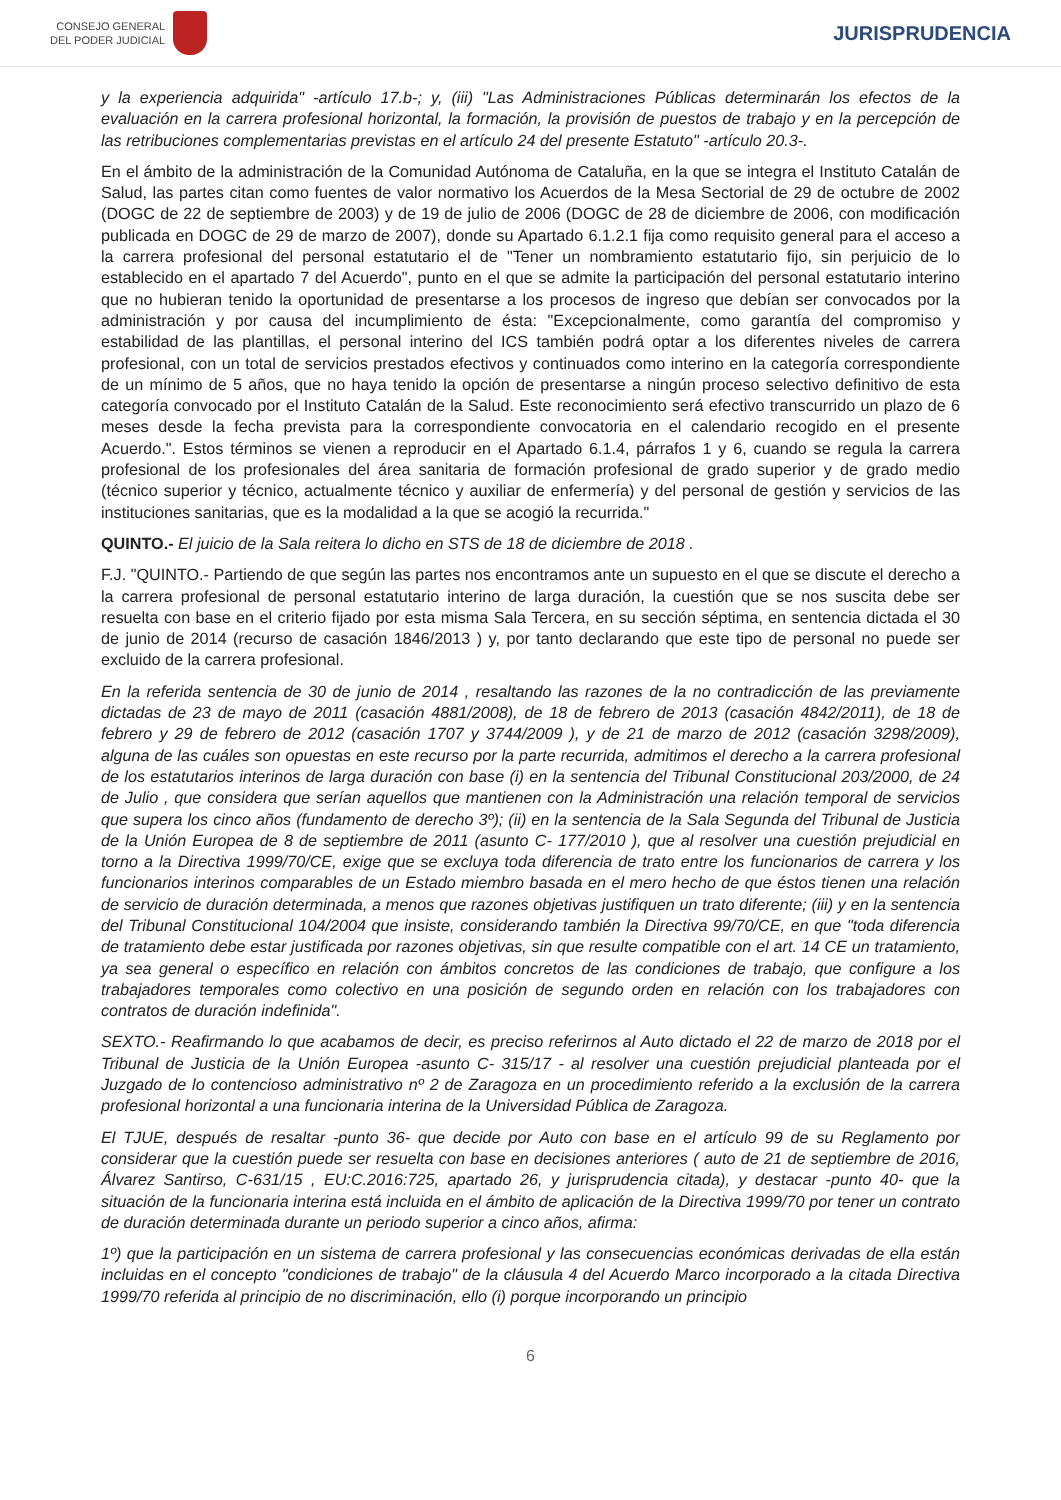CONSEJO GENERAL
DEL PODER JUDICIAL
JURISPRUDENCIA
y la experiencia adquirida" -artículo 17.b-; y, (iii) "Las Administraciones Públicas determinarán los efectos de la evaluación en la carrera profesional horizontal, la formación, la provisión de puestos de trabajo y en la percepción de las retribuciones complementarias previstas en el artículo 24 del presente Estatuto" -artículo 20.3-.
En el ámbito de la administración de la Comunidad Autónoma de Cataluña, en la que se integra el Instituto Catalán de Salud, las partes citan como fuentes de valor normativo los Acuerdos de la Mesa Sectorial de 29 de octubre de 2002 (DOGC de 22 de septiembre de 2003) y de 19 de julio de 2006 (DOGC de 28 de diciembre de 2006, con modificación publicada en DOGC de 29 de marzo de 2007), donde su Apartado 6.1.2.1 fija como requisito general para el acceso a la carrera profesional del personal estatutario el de "Tener un nombramiento estatutario fijo, sin perjuicio de lo establecido en el apartado 7 del Acuerdo", punto en el que se admite la participación del personal estatutario interino que no hubieran tenido la oportunidad de presentarse a los procesos de ingreso que debían ser convocados por la administración y por causa del incumplimiento de ésta: "Excepcionalmente, como garantía del compromiso y estabilidad de las plantillas, el personal interino del ICS también podrá optar a los diferentes niveles de carrera profesional, con un total de servicios prestados efectivos y continuados como interino en la categoría correspondiente de un mínimo de 5 años, que no haya tenido la opción de presentarse a ningún proceso selectivo definitivo de esta categoría convocado por el Instituto Catalán de la Salud. Este reconocimiento será efectivo transcurrido un plazo de 6 meses desde la fecha prevista para la correspondiente convocatoria en el calendario recogido en el presente Acuerdo.". Estos términos se vienen a reproducir en el Apartado 6.1.4, párrafos 1 y 6, cuando se regula la carrera profesional de los profesionales del área sanitaria de formación profesional de grado superior y de grado medio (técnico superior y técnico, actualmente técnico y auxiliar de enfermería) y del personal de gestión y servicios de las instituciones sanitarias, que es la modalidad a la que se acogió la recurrida."
QUINTO.- El juicio de la Sala reitera lo dicho en STS de 18 de diciembre de 2018 .
F.J. "QUINTO.- Partiendo de que según las partes nos encontramos ante un supuesto en el que se discute el derecho a la carrera profesional de personal estatutario interino de larga duración, la cuestión que se nos suscita debe ser resuelta con base en el criterio fijado por esta misma Sala Tercera, en su sección séptima, en sentencia dictada el 30 de junio de 2014 (recurso de casación 1846/2013 ) y, por tanto declarando que este tipo de personal no puede ser excluido de la carrera profesional.
En la referida sentencia de 30 de junio de 2014 , resaltando las razones de la no contradicción de las previamente dictadas de 23 de mayo de 2011 (casación 4881/2008), de 18 de febrero de 2013 (casación 4842/2011), de 18 de febrero y 29 de febrero de 2012 (casación 1707 y 3744/2009 ), y de 21 de marzo de 2012 (casación 3298/2009), alguna de las cuáles son opuestas en este recurso por la parte recurrida, admitimos el derecho a la carrera profesional de los estatutarios interinos de larga duración con base (i) en la sentencia del Tribunal Constitucional 203/2000, de 24 de Julio , que considera que serían aquellos que mantienen con la Administración una relación temporal de servicios que supera los cinco años (fundamento de derecho 3º); (ii) en la sentencia de la Sala Segunda del Tribunal de Justicia de la Unión Europea de 8 de septiembre de 2011 (asunto C- 177/2010 ), que al resolver una cuestión prejudicial en torno a la Directiva 1999/70/CE, exige que se excluya toda diferencia de trato entre los funcionarios de carrera y los funcionarios interinos comparables de un Estado miembro basada en el mero hecho de que éstos tienen una relación de servicio de duración determinada, a menos que razones objetivas justifiquen un trato diferente; (iii) y en la sentencia del Tribunal Constitucional 104/2004 que insiste, considerando también la Directiva 99/70/CE, en que "toda diferencia de tratamiento debe estar justificada por razones objetivas, sin que resulte compatible con el art. 14 CE un tratamiento, ya sea general o específico en relación con ámbitos concretos de las condiciones de trabajo, que configure a los trabajadores temporales como colectivo en una posición de segundo orden en relación con los trabajadores con contratos de duración indefinida".
SEXTO.- Reafirmando lo que acabamos de decir, es preciso referirnos al Auto dictado el 22 de marzo de 2018 por el Tribunal de Justicia de la Unión Europea -asunto C- 315/17 - al resolver una cuestión prejudicial planteada por el Juzgado de lo contencioso administrativo nº 2 de Zaragoza en un procedimiento referido a la exclusión de la carrera profesional horizontal a una funcionaria interina de la Universidad Pública de Zaragoza.
El TJUE, después de resaltar -punto 36- que decide por Auto con base en el artículo 99 de su Reglamento por considerar que la cuestión puede ser resuelta con base en decisiones anteriores ( auto de 21 de septiembre de 2016, Álvarez Santirso, C-631/15 , EU:C.2016:725, apartado 26, y jurisprudencia citada), y destacar -punto 40- que la situación de la funcionaria interina está incluida en el ámbito de aplicación de la Directiva 1999/70 por tener un contrato de duración determinada durante un periodo superior a cinco años, afirma:
1º) que la participación en un sistema de carrera profesional y las consecuencias económicas derivadas de ella están incluidas en el concepto "condiciones de trabajo" de la cláusula 4 del Acuerdo Marco incorporado a la citada Directiva 1999/70 referida al principio de no discriminación, ello (i) porque incorporando un principio
6